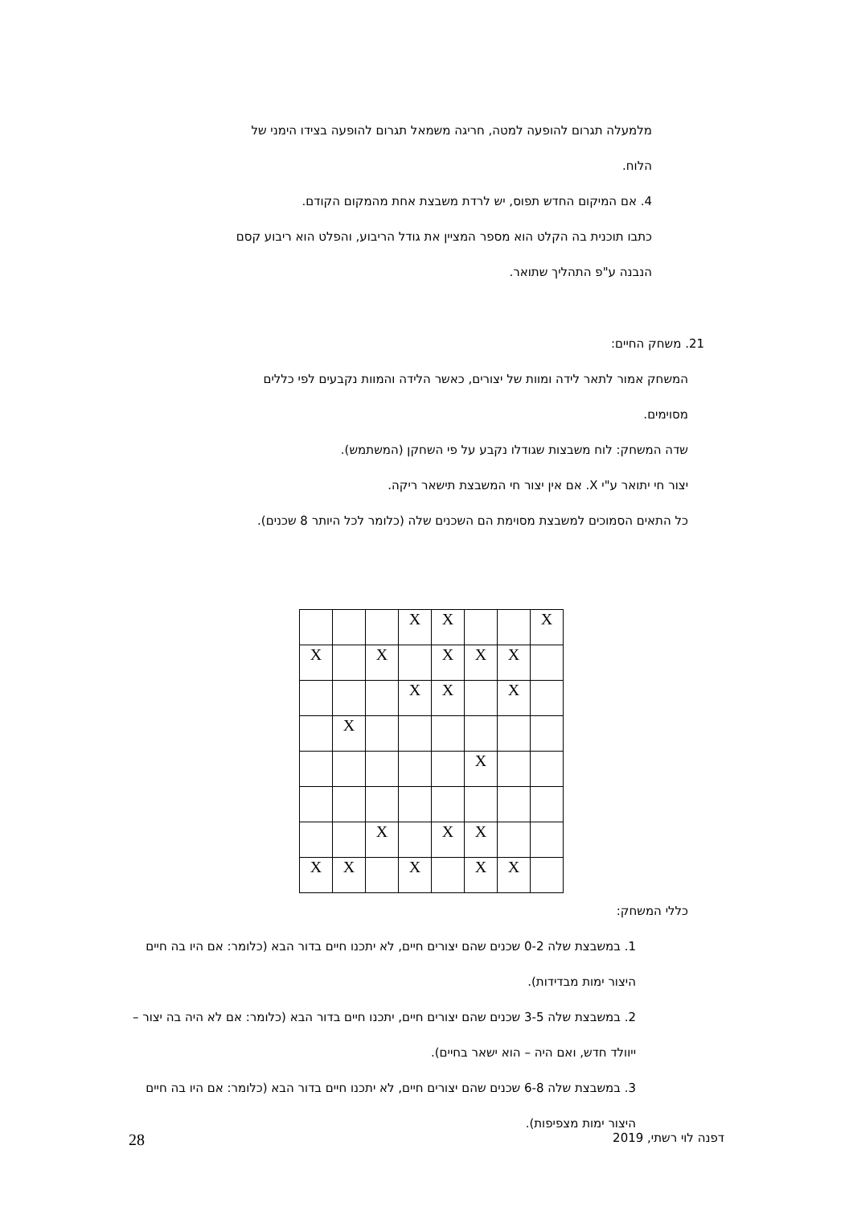מלמעלה תגרום להופעה למטה, חריגה משמאל תגרום להופעה בצידו הימני של
הלוח.
4. אם המיקום החדש תפוס, יש לרדת משבצת אחת מהמקום הקודם.
כתבו תוכנית בה הקלט הוא מספר המציין את גודל הריבוע, והפלט הוא ריבוע קסם
הנבנה ע"פ התהליך שתואר.
21. משחק החיים:
המשחק אמור לתאר לידה ומוות של יצורים, כאשר הלידה והמוות נקבעים לפי כללים
מסוימים.
שדה המשחק: לוח משבצות שגודלו נקבע על פי השחקן (המשתמש).
יצור חי יתואר ע"י X. אם אין יצור חי המשבצת תישאר ריקה.
כל התאים הסמוכים למשבצת מסוימת הם השכנים שלה (כלומר לכל היותר 8 שכנים).
| | | | X | X | | | X |
| X | | X | | X | X | X | |
| | | | X | X | | X | |
| | X | | | | | | |
| | | | | | X | | |
| | | X | | X | X | | |
| X | X | | X | | X | X | |
כללי המשחק:
1. במשבצת שלה 0-2 שכנים שהם יצורים חיים, לא יתכנו חיים בדור הבא (כלומר: אם היו בה חיים היצור ימות מבדידות).
2. במשבצת שלה 3-5 שכנים שהם יצורים חיים, יתכנו חיים בדור הבא (כלומר: אם לא היה בה יצור – ייוולד חדש, ואם היה – הוא ישאר בחיים).
3. במשבצת שלה 6-8 שכנים שהם יצורים חיים, לא יתכנו חיים בדור הבא (כלומר: אם היו בה חיים היצור ימות מצפיפות).
דפנה לוי רשתי, 2019 28